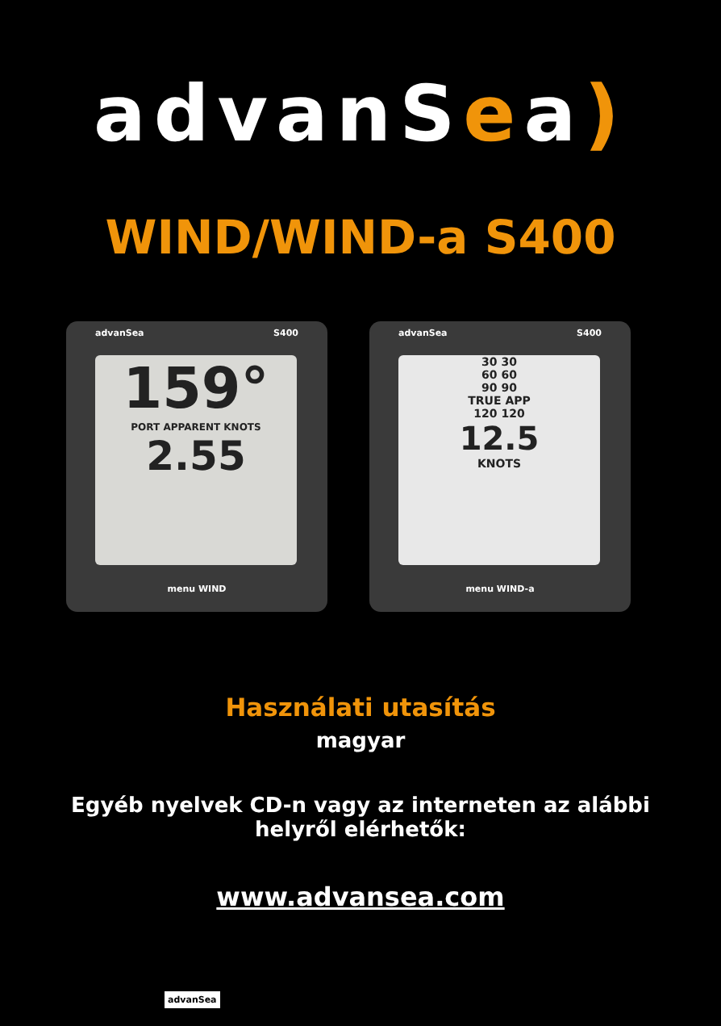advanSea)
WIND/WIND-a S400
advanSea S400
159°
PORT APPARENT KNOTS
2.55
menu WIND
advanSea S400
30 30
60 60
90 90
TRUE APP
120 120
12.5
KNOTS
menu WIND-a
Használati utasítás
magyar
Egyéb nyelvek CD-n vagy az interneten az alábbi
helyről elérhetők:
www.advansea.com
advanSea